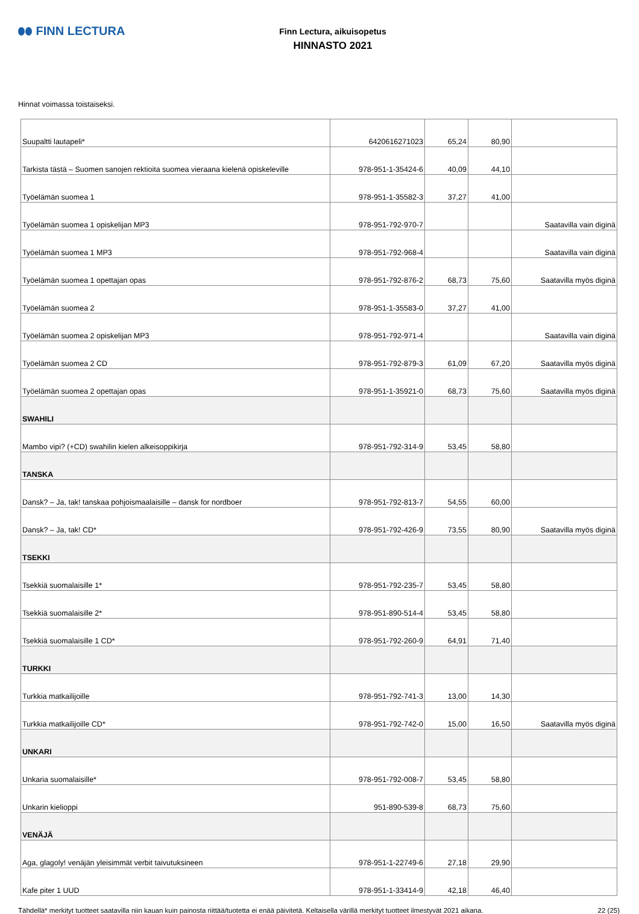FINN LECTURA
Finn Lectura, aikuisopetus
HINNASTO 2021
Hinnat voimassa toistaiseksi.
| Suupaltti lautapeli* | 6420616271023 | 65,24 | 80,90 | |
| Tarkista tästä – Suomen sanojen rektioita suomea vieraana kielenä opiskeleville | 978-951-1-35424-6 | 40,09 | 44,10 | |
| Työelämän suomea 1 | 978-951-1-35582-3 | 37,27 | 41,00 | |
| Työelämän suomea 1 opiskelijan MP3 | 978-951-792-970-7 | | | Saatavilla vain diginä |
| Työelämän suomea 1 MP3 | 978-951-792-968-4 | | | Saatavilla vain diginä |
| Työelämän suomea 1 opettajan opas | 978-951-792-876-2 | 68,73 | 75,60 | Saatavilla myös diginä |
| Työelämän suomea 2 | 978-951-1-35583-0 | 37,27 | 41,00 | |
| Työelämän suomea 2 opiskelijan MP3 | 978-951-792-971-4 | | | Saatavilla vain diginä |
| Työelämän suomea 2 CD | 978-951-792-879-3 | 61,09 | 67,20 | Saatavilla myös diginä |
| Työelämän suomea 2 opettajan opas | 978-951-1-35921-0 | 68,73 | 75,60 | Saatavilla myös diginä |
| SWAHILI | | | | |
| Mambo vipi? (+CD) swahilin kielen alkeisoppikirja | 978-951-792-314-9 | 53,45 | 58,80 | |
| TANSKA | | | | |
| Dansk? – Ja, tak! tanskaa pohjoismaalaisille – dansk for nordboer | 978-951-792-813-7 | 54,55 | 60,00 | |
| Dansk? – Ja, tak! CD* | 978-951-792-426-9 | 73,55 | 80,90 | Saatavilla myös diginä |
| TSEKKI | | | | |
| Tsekkiä suomalaisille 1* | 978-951-792-235-7 | 53,45 | 58,80 | |
| Tsekkiä suomalaisille 2* | 978-951-890-514-4 | 53,45 | 58,80 | |
| Tsekkiä suomalaisille 1 CD* | 978-951-792-260-9 | 64,91 | 71,40 | |
| TURKKI | | | | |
| Turkkia matkailijoille | 978-951-792-741-3 | 13,00 | 14,30 | |
| Turkkia matkailijoille CD* | 978-951-792-742-0 | 15,00 | 16,50 | Saatavilla myös diginä |
| UNKARI | | | | |
| Unkaria suomalaisille* | 978-951-792-008-7 | 53,45 | 58,80 | |
| Unkarin kielioppi | 951-890-539-8 | 68,73 | 75,60 | |
| VENÄJÄ | | | | |
| Aga, glagoly! venäjän yleisimmät verbit taivutuksineen | 978-951-1-22749-6 | 27,18 | 29,90 | |
| Kafe piter 1 UUD | 978-951-1-33414-9 | 42,18 | 46,40 | |
Tähdellä* merkityt tuotteet saatavilla niin kauan kuin painosta riittää/tuotetta ei enää päivitetä. Keltaisella värillä merkityt tuotteet ilmestyvät 2021 aikana. 22 (25)